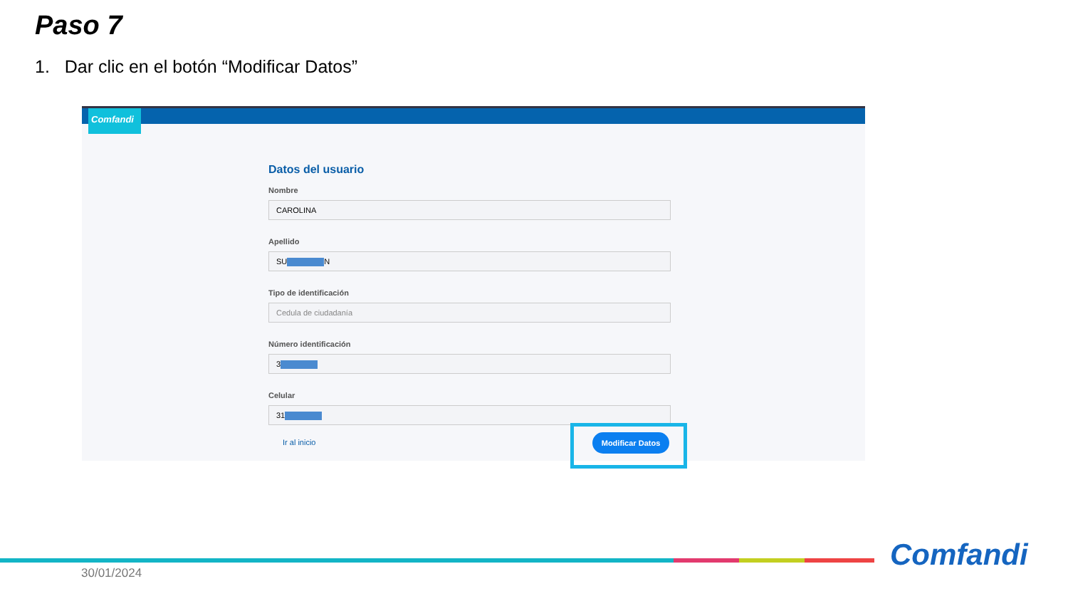Paso 7
1. Dar clic en el botón “Modificar Datos”
Comfandi
Datos del usuario
Nombre
CAROLINA
Apellido
SU N
Tipo de identificación
Cedula de ciudadanía
Número identificación
3
Celular
31
Ir al inicio
Modificar Datos
Comfandi
30/01/2024